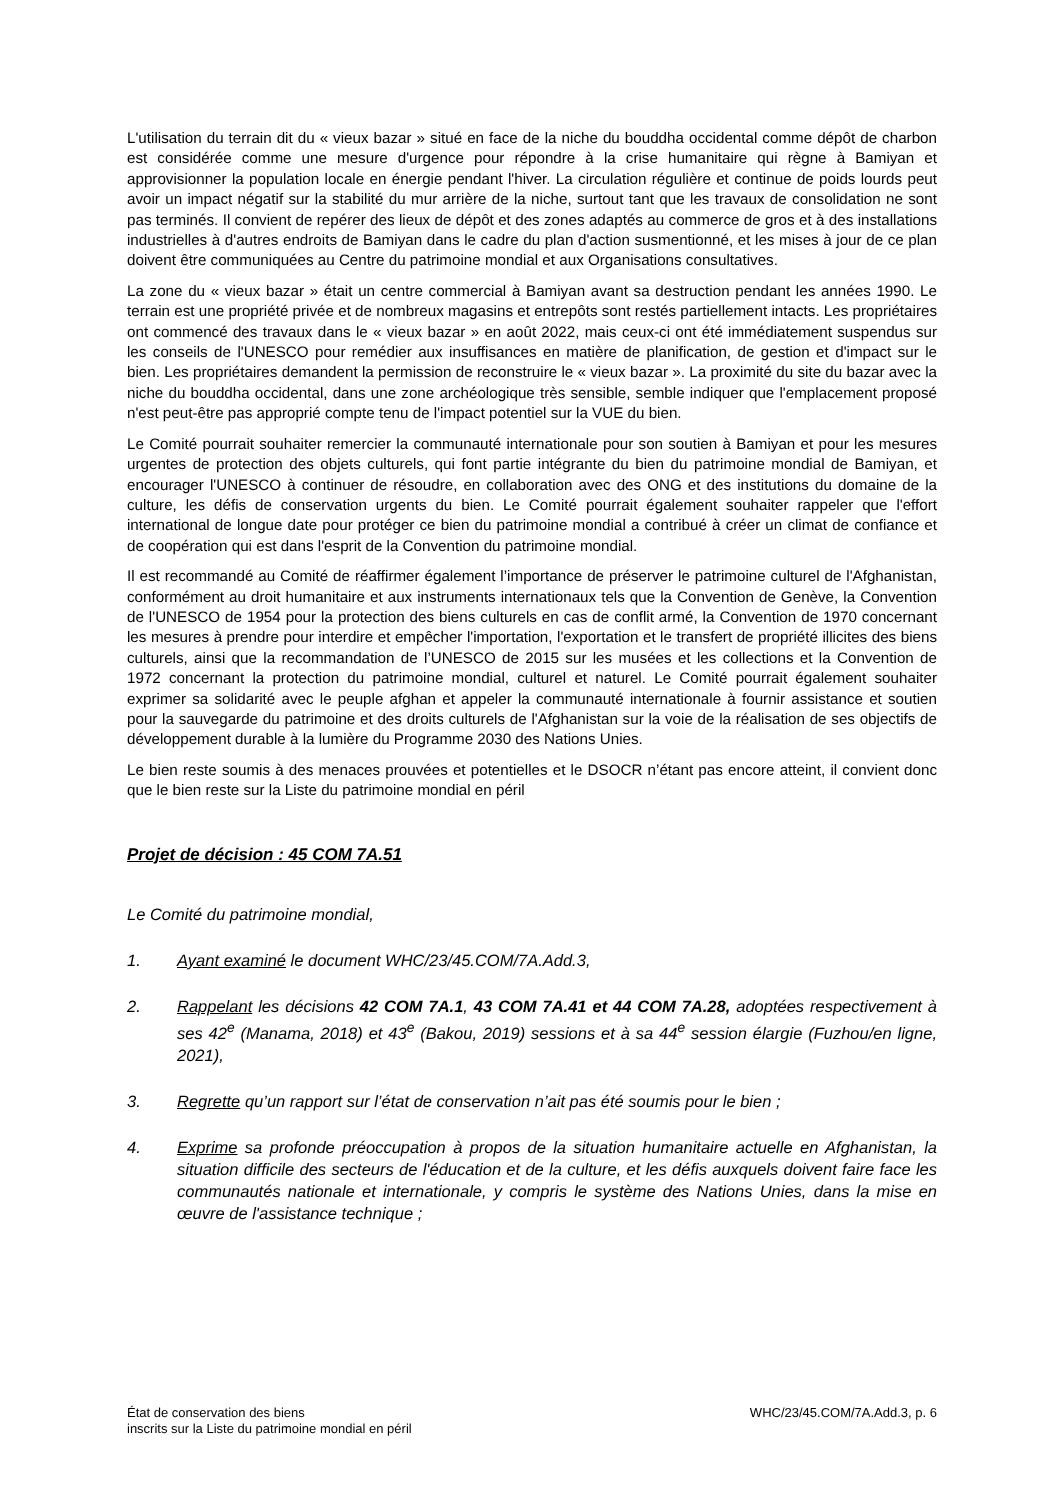L'utilisation du terrain dit du « vieux bazar » situé en face de la niche du bouddha occidental comme dépôt de charbon est considérée comme une mesure d'urgence pour répondre à la crise humanitaire qui règne à Bamiyan et approvisionner la population locale en énergie pendant l'hiver. La circulation régulière et continue de poids lourds peut avoir un impact négatif sur la stabilité du mur arrière de la niche, surtout tant que les travaux de consolidation ne sont pas terminés. Il convient de repérer des lieux de dépôt et des zones adaptés au commerce de gros et à des installations industrielles à d'autres endroits de Bamiyan dans le cadre du plan d'action susmentionné, et les mises à jour de ce plan doivent être communiquées au Centre du patrimoine mondial et aux Organisations consultatives.
La zone du « vieux bazar » était un centre commercial à Bamiyan avant sa destruction pendant les années 1990. Le terrain est une propriété privée et de nombreux magasins et entrepôts sont restés partiellement intacts. Les propriétaires ont commencé des travaux dans le « vieux bazar » en août 2022, mais ceux-ci ont été immédiatement suspendus sur les conseils de l'UNESCO pour remédier aux insuffisances en matière de planification, de gestion et d'impact sur le bien. Les propriétaires demandent la permission de reconstruire le « vieux bazar ». La proximité du site du bazar avec la niche du bouddha occidental, dans une zone archéologique très sensible, semble indiquer que l'emplacement proposé n'est peut-être pas approprié compte tenu de l'impact potentiel sur la VUE du bien.
Le Comité pourrait souhaiter remercier la communauté internationale pour son soutien à Bamiyan et pour les mesures urgentes de protection des objets culturels, qui font partie intégrante du bien du patrimoine mondial de Bamiyan, et encourager l'UNESCO à continuer de résoudre, en collaboration avec des ONG et des institutions du domaine de la culture, les défis de conservation urgents du bien. Le Comité pourrait également souhaiter rappeler que l'effort international de longue date pour protéger ce bien du patrimoine mondial a contribué à créer un climat de confiance et de coopération qui est dans l'esprit de la Convention du patrimoine mondial.
Il est recommandé au Comité de réaffirmer également l’importance de préserver le patrimoine culturel de l'Afghanistan, conformément au droit humanitaire et aux instruments internationaux tels que la Convention de Genève, la Convention de l'UNESCO de 1954 pour la protection des biens culturels en cas de conflit armé, la Convention de 1970 concernant les mesures à prendre pour interdire et empêcher l'importation, l'exportation et le transfert de propriété illicites des biens culturels, ainsi que la recommandation de l’UNESCO de 2015 sur les musées et les collections et la Convention de 1972 concernant la protection du patrimoine mondial, culturel et naturel. Le Comité pourrait également souhaiter exprimer sa solidarité avec le peuple afghan et appeler la communauté internationale à fournir assistance et soutien pour la sauvegarde du patrimoine et des droits culturels de l'Afghanistan sur la voie de la réalisation de ses objectifs de développement durable à la lumière du Programme 2030 des Nations Unies.
Le bien reste soumis à des menaces prouvées et potentielles et le DSOCR n’étant pas encore atteint, il convient donc que le bien reste sur la Liste du patrimoine mondial en péril
Projet de décision : 45 COM 7A.51
Le Comité du patrimoine mondial,
1. Ayant examiné le document WHC/23/45.COM/7A.Add.3,
2. Rappelant les décisions 42 COM 7A.1, 43 COM 7A.41 et 44 COM 7A.28, adoptées respectivement à ses 42<sup>e</sup> (Manama, 2018) et 43<sup>e</sup> (Bakou, 2019) sessions et à sa 44<sup>e</sup> session élargie (Fuzhou/en ligne, 2021),
3. Regrette qu’un rapport sur l’état de conservation n’ait pas été soumis pour le bien ;
4. Exprime sa profonde préoccupation à propos de la situation humanitaire actuelle en Afghanistan, la situation difficile des secteurs de l'éducation et de la culture, et les défis auxquels doivent faire face les communautés nationale et internationale, y compris le système des Nations Unies, dans la mise en œuvre de l'assistance technique ;
État de conservation des biens
inscrits sur la Liste du patrimoine mondial en péril
WHC/23/45.COM/7A.Add.3, p. 6